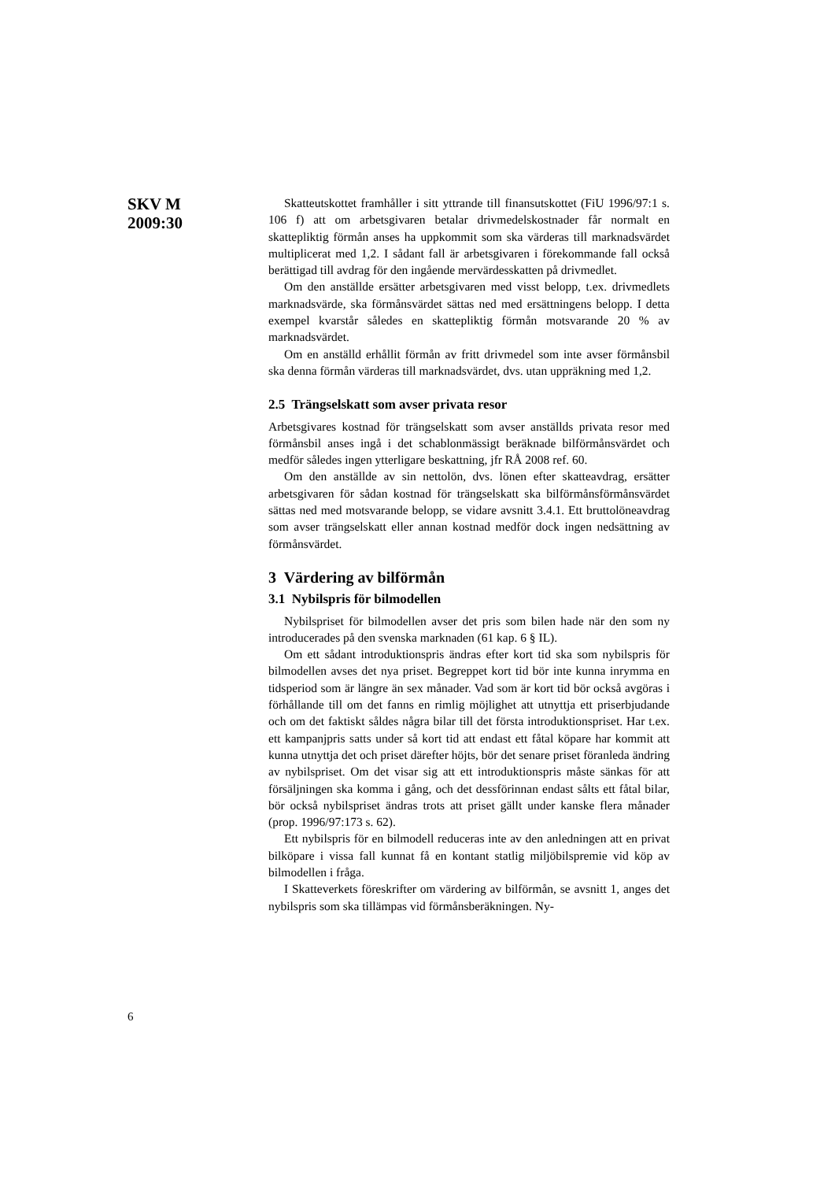SKV M
2009:30
Skatteutskottet framhåller i sitt yttrande till finansutskottet (FiU 1996/97:1 s. 106 f) att om arbetsgivaren betalar drivmedelskostnader får normalt en skattepliktig förmån anses ha uppkommit som ska värderas till marknadsvärdet multiplicerat med 1,2. I sådant fall är arbetsgivaren i förekommande fall också berättigad till avdrag för den ingående mervärdesskatten på drivmedlet.
Om den anställde ersätter arbetsgivaren med visst belopp, t.ex. drivmedlets marknadsvärde, ska förmånsvärdet sättas ned med ersättningens belopp. I detta exempel kvarstår således en skattepliktig förmån motsvarande 20 % av marknadsvärdet.
Om en anställd erhållit förmån av fritt drivmedel som inte avser förmånsbil ska denna förmån värderas till marknadsvärdet, dvs. utan uppräkning med 1,2.
2.5 Trängselskatt som avser privata resor
Arbetsgivares kostnad för trängselskatt som avser anställds privata resor med förmånsbil anses ingå i det schablonmässigt beräknade bilförmånsvärdet och medför således ingen ytterligare beskattning, jfr RÅ 2008 ref. 60.
Om den anställde av sin nettolön, dvs. lönen efter skatteavdrag, ersätter arbetsgivaren för sådan kostnad för trängselskatt ska bilförmånsförmånsvärdet sättas ned med motsvarande belopp, se vidare avsnitt 3.4.1. Ett bruttolöneavdrag som avser trängselskatt eller annan kostnad medför dock ingen nedsättning av förmånsvärdet.
3 Värdering av bilförmån
3.1 Nybilspris för bilmodellen
Nybilspriset för bilmodellen avser det pris som bilen hade när den som ny introducerades på den svenska marknaden (61 kap. 6 § IL).
Om ett sådant introduktionspris ändras efter kort tid ska som nybilspris för bilmodellen avses det nya priset. Begreppet kort tid bör inte kunna inrymma en tidsperiod som är längre än sex månader. Vad som är kort tid bör också avgöras i förhållande till om det fanns en rimlig möjlighet att utnyttja ett priserbjudande och om det faktiskt såldes några bilar till det första introduktionspriset. Har t.ex. ett kampanjpris satts under så kort tid att endast ett fåtal köpare har kommit att kunna utnyttja det och priset därefter höjts, bör det senare priset föranleda ändring av nybilspriset. Om det visar sig att ett introduktionspris måste sänkas för att försäljningen ska komma i gång, och det dessförinnan endast sålts ett fåtal bilar, bör också nybilspriset ändras trots att priset gällt under kanske flera månader (prop. 1996/97:173 s. 62).
Ett nybilspris för en bilmodell reduceras inte av den anledningen att en privat bilköpare i vissa fall kunnat få en kontant statlig miljöbilspremie vid köp av bilmodellen i fråga.
I Skatteverkets föreskrifter om värdering av bilförmån, se avsnitt 1, anges det nybilspris som ska tillämpas vid förmånsberäkningen. Ny-
6